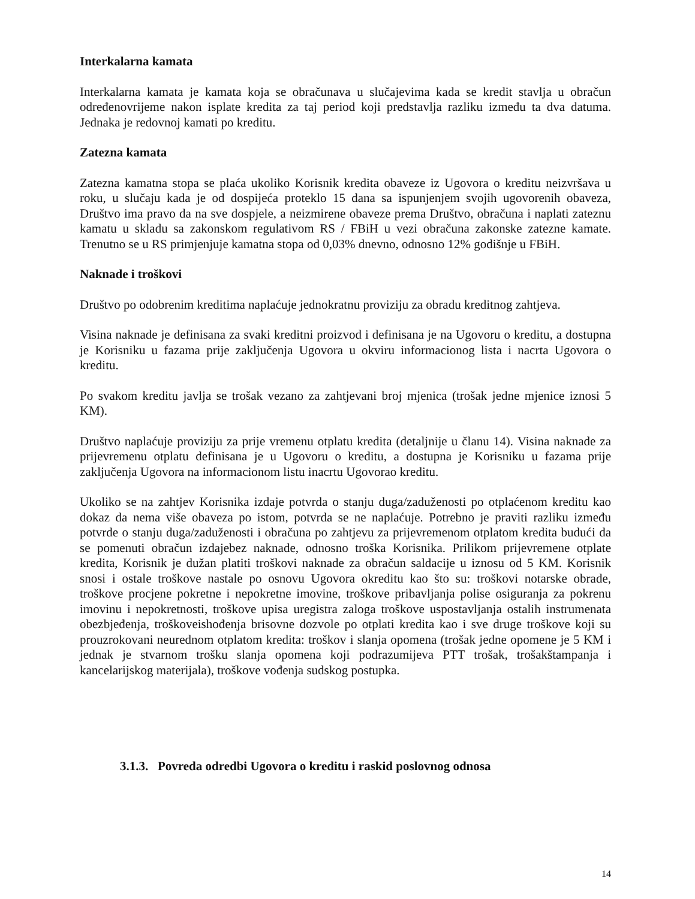Interkalarna kamata
Interkalarna kamata je kamata koja se obračunava u slučajevima kada se kredit stavlja u obračun određenovrijeme nakon isplate kredita za taj period koji predstavlja razliku između ta dva datuma. Jednaka je redovnoj kamati po kreditu.
Zatezna kamata
Zatezna kamatna stopa se plaća ukoliko Korisnik kredita obaveze iz Ugovora o kreditu neizvršava u roku, u slučaju kada je od dospijeća proteklo 15 dana sa ispunjenjem svojih ugovorenih obaveza, Društvo ima pravo da na sve dospjele, a neizmirene obaveze prema Društvo, obračuna i naplati zateznu kamatu u skladu sa zakonskom regulativom RS / FBiH u vezi obračuna zakonske zatezne kamate. Trenutno se u RS primjenjuje kamatna stopa od 0,03% dnevno, odnosno 12% godišnje u FBiH.
Naknade i troškovi
Društvo po odobrenim kreditima naplaćuje jednokratnu proviziju za obradu kreditnog zahtjeva.
Visina naknade je definisana za svaki kreditni proizvod i definisana je na Ugovoru o kreditu, a dostupna je Korisniku u fazama prije zaključenja Ugovora u okviru informacionog lista i nacrta Ugovora o kreditu.
Po svakom kreditu javlja se trošak vezano za zahtjevani broj mjenica (trošak jedne mjenice iznosi 5 KM).
Društvo naplaćuje proviziju za prije vremenu otplatu kredita (detaljnije u članu 14). Visina naknade za prijevremenu otplatu definisana je u Ugovoru o kreditu, a dostupna je Korisniku u fazama prije zaključenja Ugovora na informacionom listu inacrtu Ugovorao kreditu.
Ukoliko se na zahtjev Korisnika izdaje potvrda o stanju duga/zaduženosti po otplaćenom kreditu kao dokaz da nema više obaveza po istom, potvrda se ne naplaćuje. Potrebno je praviti razliku između potvrde o stanju duga/zaduženosti i obračuna po zahtjevu za prijevremenom otplatom kredita budući da se pomenuti obračun izdajebez naknade, odnosno troška Korisnika. Prilikom prijevremene otplate kredita, Korisnik je dužan platiti troškovi naknade za obračun saldacije u iznosu od 5 KM. Korisnik snosi i ostale troškove nastale po osnovu Ugovora okreditu kao što su: troškovi notarske obrade, troškove procjene pokretne i nepokretne imovine, troškove pribavljanja polise osiguranja za pokrenu imovinu i nepokretnosti, troškove upisa uregistra zaloga troškove uspostavljanja ostalih instrumenata obezbjeđenja, troškoveishođenja brisovne dozvole po otplati kredita kao i sve druge troškove koji su prouzrokovani neurednom otplatom kredita: troškov i slanja opomena (trošak jedne opomene je 5 KM i jednak je stvarnom trošku slanja opomena koji podrazumijeva PTT trošak, trošakštampanja i kancelarijskog materijala), troškove vođenja sudskog postupka.
3.1.3. Povreda odredbi Ugovora o kreditu i raskid poslovnog odnosa
14